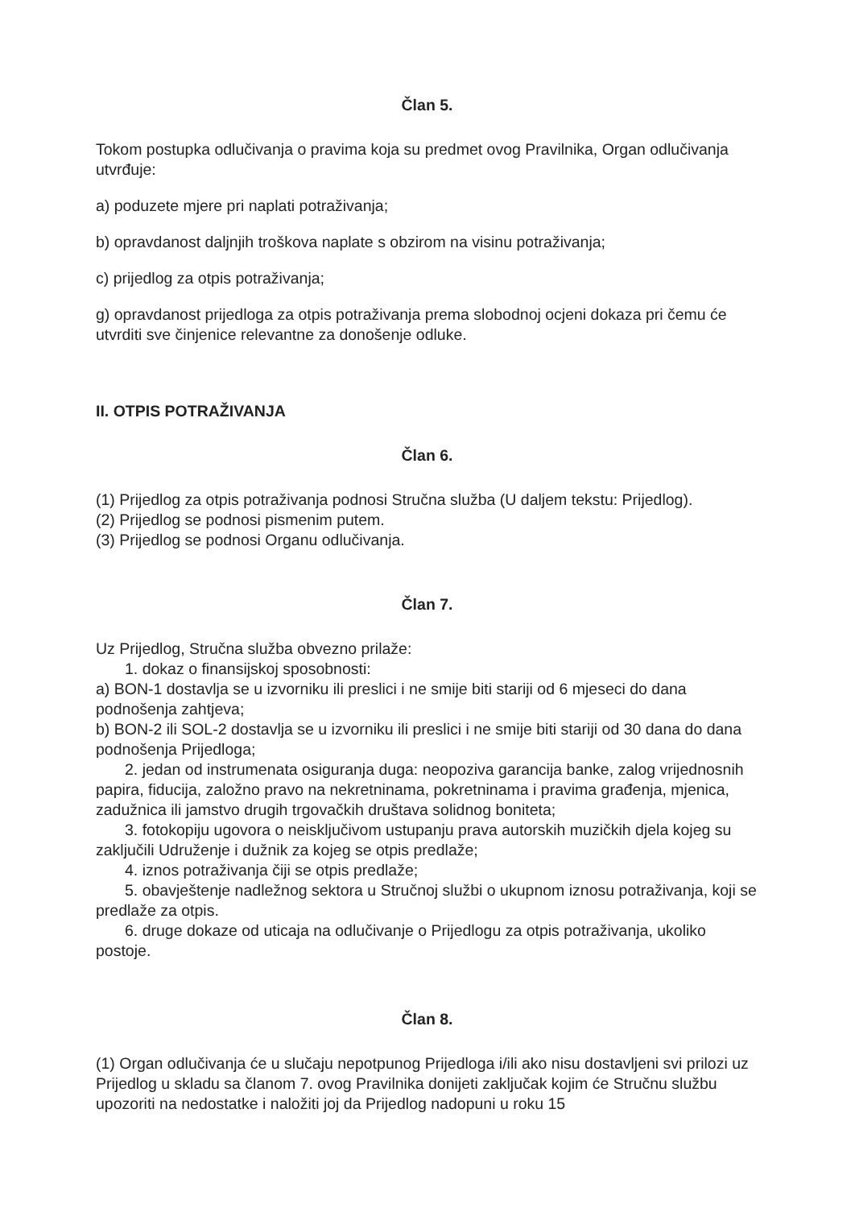Član 5.
Tokom postupka odlučivanja o pravima koja su predmet ovog Pravilnika, Organ odlučivanja utvrđuje:
a) poduzete mjere pri naplati potraživanja;
b) opravdanost daljnjih troškova naplate s obzirom na visinu potraživanja;
c) prijedlog za otpis potraživanja;
g) opravdanost prijedloga za otpis potraživanja prema slobodnoj ocjeni dokaza pri čemu će utvrditi sve činjenice relevantne za donošenje odluke.
II. OTPIS POTRAŽIVANJA
Član 6.
(1) Prijedlog za otpis potraživanja podnosi Stručna služba (U daljem tekstu: Prijedlog).
(2) Prijedlog se podnosi pismenim putem.
(3) Prijedlog se podnosi Organu odlučivanja.
Član 7.
Uz Prijedlog, Stručna služba obvezno prilaže:
1. dokaz o finansijskoj sposobnosti:
a) BON-1 dostavlja se u izvorniku ili preslici i ne smije biti stariji od 6 mjeseci do dana podnošenja zahtjeva;
b) BON-2 ili SOL-2 dostavlja se u izvorniku ili preslici i ne smije biti stariji od 30 dana do dana podnošenja Prijedloga;
2. jedan od instrumenata osiguranja duga: neopoziva garancija banke, zalog vrijednosnih papira, fiducija, založno pravo na nekretninama, pokretninama i pravima građenja, mjenica, zadužnica ili jamstvo drugih trgovačkih društava solidnog boniteta;
3. fotokopiju ugovora o neisključivom ustupanju prava autorskih muzičkih djela kojeg su zaključili Udruženje i dužnik za kojeg se otpis predlaže;
4. iznos potraživanja čiji se otpis predlaže;
5. obavještenje nadležnog sektora u Stručnoj službi o ukupnom iznosu potraživanja, koji se predlaže za otpis.
6. druge dokaze od uticaja na odlučivanje o Prijedlogu za otpis potraživanja, ukoliko postoje.
Član 8.
(1) Organ odlučivanja će u slučaju nepotpunog Prijedloga i/ili ako nisu dostavljeni svi prilozi uz Prijedlog u skladu sa članom 7. ovog Pravilnika donijeti zaključak kojim će Stručnu službu upozoriti na nedostatke i naložiti joj da Prijedlog nadopuni u roku 15